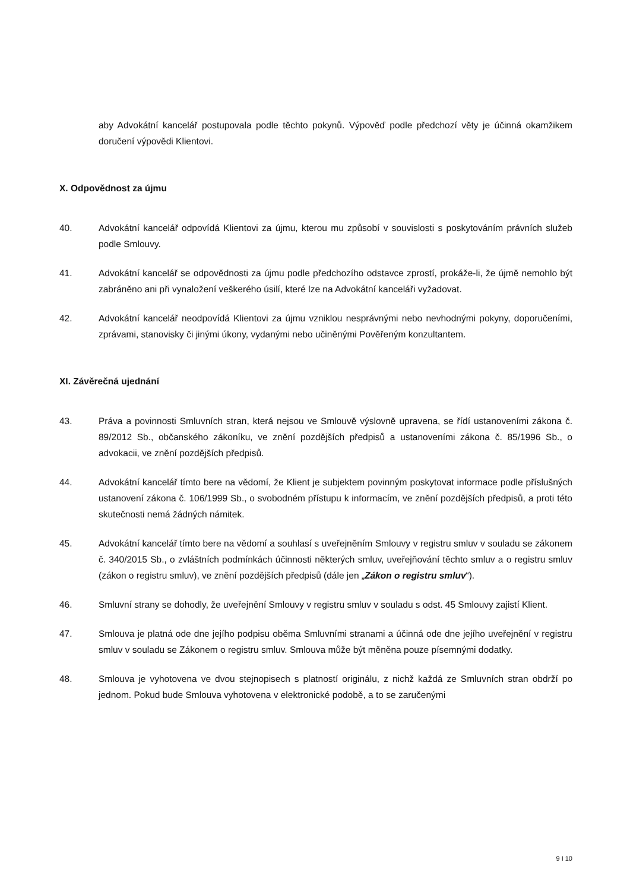aby Advokátní kancelář postupovala podle těchto pokynů. Výpověď podle předchozí věty je účinná okamžikem doručení výpovědi Klientovi.
X. Odpovědnost za újmu
40. Advokátní kancelář odpovídá Klientovi za újmu, kterou mu způsobí v souvislosti s poskytováním právních služeb podle Smlouvy.
41. Advokátní kancelář se odpovědnosti za újmu podle předchozího odstavce zprostí, prokáže-li, že újmě nemohlo být zabráněno ani při vynaložení veškerého úsilí, které lze na Advokátní kanceláři vyžadovat.
42. Advokátní kancelář neodpovídá Klientovi za újmu vzniklou nesprávnými nebo nevhodnými pokyny, doporučeními, zprávami, stanovisky či jinými úkony, vydanými nebo učiněnými Pověřeným konzultantem.
XI. Závěrečná ujednání
43. Práva a povinnosti Smluvních stran, která nejsou ve Smlouvě výslovně upravena, se řídí ustanoveními zákona č. 89/2012 Sb., občanského zákoníku, ve znění pozdějších předpisů a ustanoveními zákona č. 85/1996 Sb., o advokacii, ve znění pozdějších předpisů.
44. Advokátní kancelář tímto bere na vědomí, že Klient je subjektem povinným poskytovat informace podle příslušných ustanovení zákona č. 106/1999 Sb., o svobodném přístupu k informacím, ve znění pozdějších předpisů, a proti této skutečnosti nemá žádných námitek.
45. Advokátní kancelář tímto bere na vědomí a souhlasí s uveřejněním Smlouvy v registru smluv v souladu se zákonem č. 340/2015 Sb., o zvláštních podmínkách účinnosti některých smluv, uveřejňování těchto smluv a o registru smluv (zákon o registru smluv), ve znění pozdějších předpisů (dále jen „Zákon o registru smluv“).
46. Smluvní strany se dohodly, že uveřejnění Smlouvy v registru smluv v souladu s odst. 45 Smlouvy zajistí Klient.
47. Smlouva je platná ode dne jejího podpisu oběma Smluvními stranami a účinná ode dne jejího uveřejnění v registru smluv v souladu se Zákonem o registru smluv. Smlouva může být měněna pouze písemnými dodatky.
48. Smlouva je vyhotovena ve dvou stejnopisech s platností originálu, z nichž každá ze Smluvních stran obdrží po jednom. Pokud bude Smlouva vyhotovena v elektronické podobě, a to se zaručenými
9 I 10